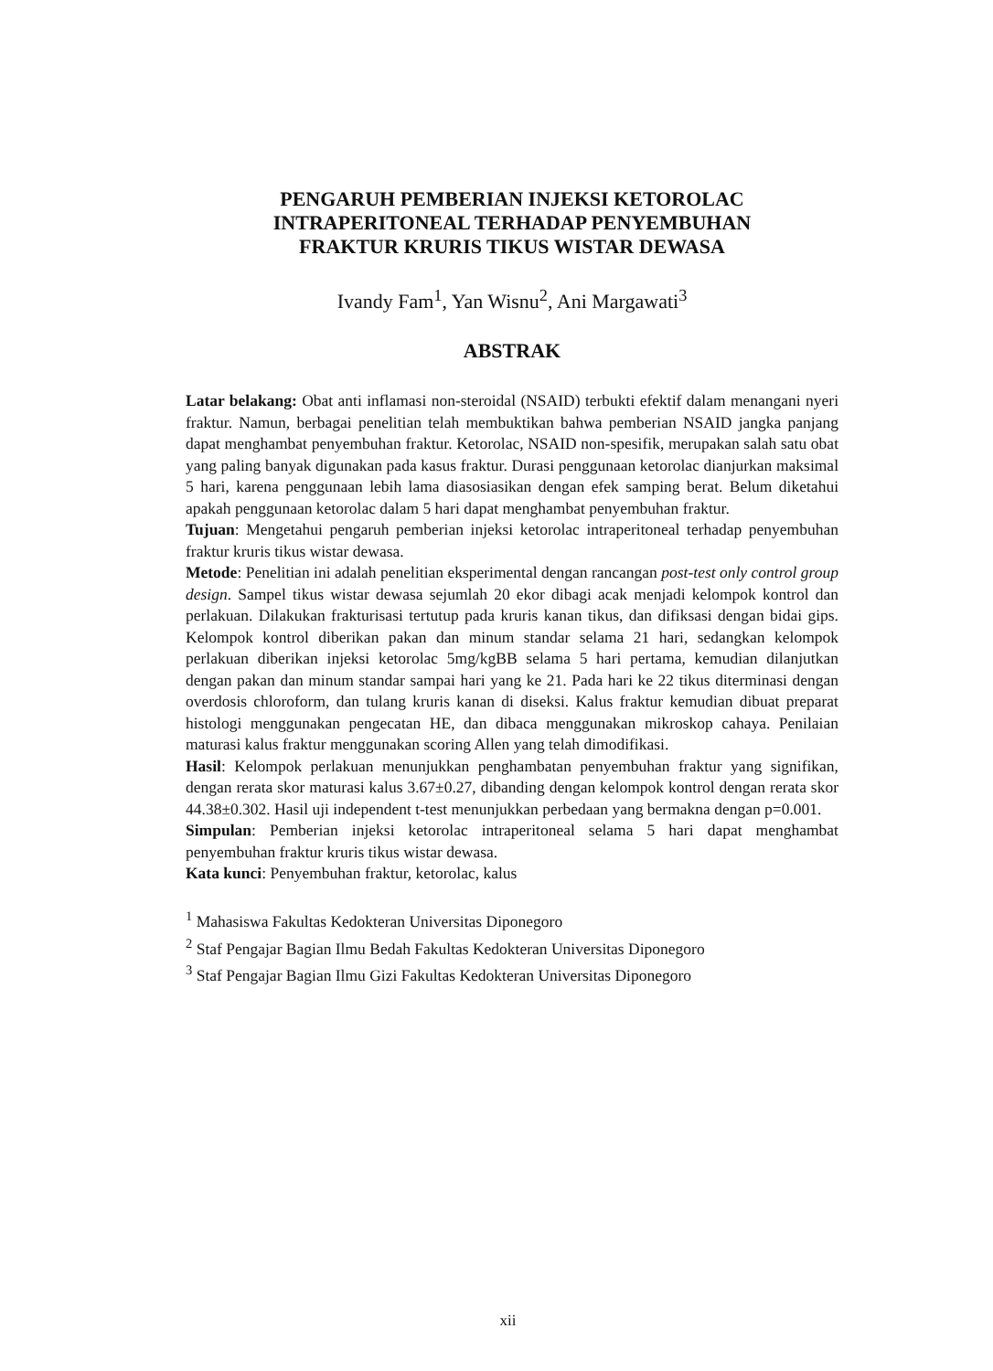PENGARUH PEMBERIAN INJEKSI KETOROLAC
INTRAPERITONEAL TERHADAP PENYEMBUHAN
FRAKTUR KRURIS TIKUS WISTAR DEWASA
Ivandy Fam<sup>1</sup>, Yan Wisnu<sup>2</sup>, Ani Margawati<sup>3</sup>
ABSTRAK
Latar belakang: Obat anti inflamasi non-steroidal (NSAID) terbukti efektif dalam menangani nyeri fraktur. Namun, berbagai penelitian telah membuktikan bahwa pemberian NSAID jangka panjang dapat menghambat penyembuhan fraktur. Ketorolac, NSAID non-spesifik, merupakan salah satu obat yang paling banyak digunakan pada kasus fraktur. Durasi penggunaan ketorolac dianjurkan maksimal 5 hari, karena penggunaan lebih lama diasosiasikan dengan efek samping berat. Belum diketahui apakah penggunaan ketorolac dalam 5 hari dapat menghambat penyembuhan fraktur.
Tujuan: Mengetahui pengaruh pemberian injeksi ketorolac intraperitoneal terhadap penyembuhan fraktur kruris tikus wistar dewasa.
Metode: Penelitian ini adalah penelitian eksperimental dengan rancangan post-test only control group design. Sampel tikus wistar dewasa sejumlah 20 ekor dibagi acak menjadi kelompok kontrol dan perlakuan. Dilakukan frakturisasi tertutup pada kruris kanan tikus, dan difiksasi dengan bidai gips. Kelompok kontrol diberikan pakan dan minum standar selama 21 hari, sedangkan kelompok perlakuan diberikan injeksi ketorolac 5mg/kgBB selama 5 hari pertama, kemudian dilanjutkan dengan pakan dan minum standar sampai hari yang ke 21. Pada hari ke 22 tikus diterminasi dengan overdosis chloroform, dan tulang kruris kanan di diseksi. Kalus fraktur kemudian dibuat preparat histologi menggunakan pengecatan HE, dan dibaca menggunakan mikroskop cahaya. Penilaian maturasi kalus fraktur menggunakan scoring Allen yang telah dimodifikasi.
Hasil: Kelompok perlakuan menunjukkan penghambatan penyembuhan fraktur yang signifikan, dengan rerata skor maturasi kalus 3.67±0.27, dibanding dengan kelompok kontrol dengan rerata skor 44.38±0.302. Hasil uji independent t-test menunjukkan perbedaan yang bermakna dengan p=0.001.
Simpulan: Pemberian injeksi ketorolac intraperitoneal selama 5 hari dapat menghambat penyembuhan fraktur kruris tikus wistar dewasa.
Kata kunci: Penyembuhan fraktur, ketorolac, kalus
<sup>1</sup> Mahasiswa Fakultas Kedokteran Universitas Diponegoro
<sup>2</sup> Staf Pengajar Bagian Ilmu Bedah Fakultas Kedokteran Universitas Diponegoro
<sup>3</sup> Staf Pengajar Bagian Ilmu Gizi Fakultas Kedokteran Universitas Diponegoro
xii